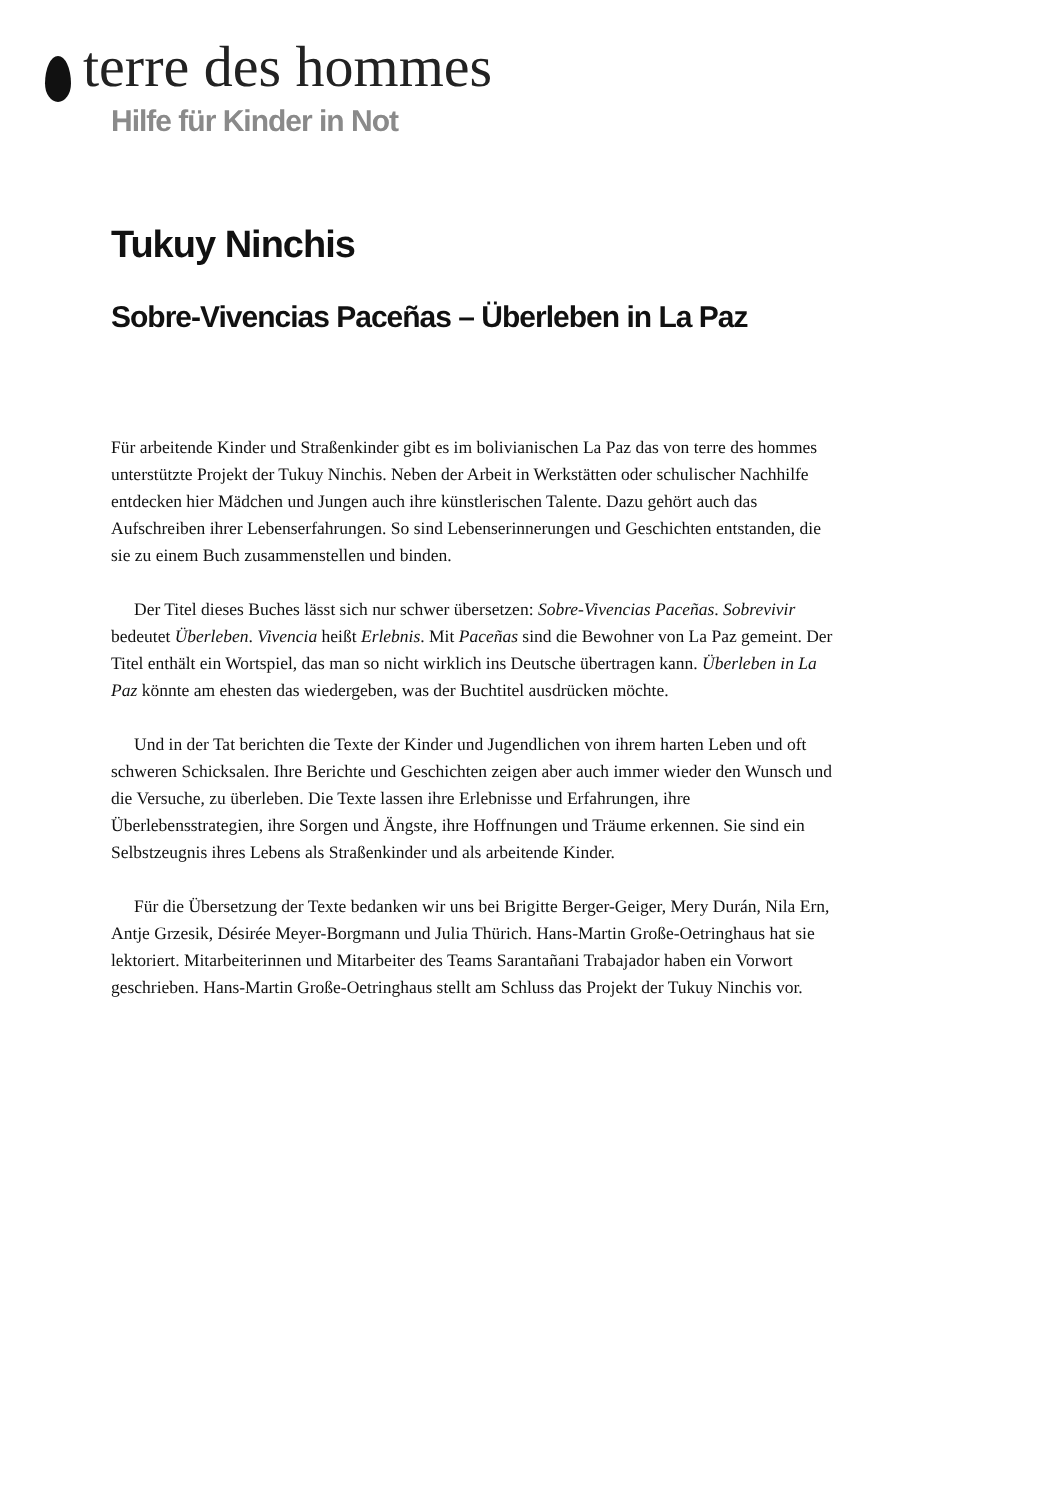terre des hommes
Hilfe für Kinder in Not
Tukuy Ninchis
Sobre-Vivencias Paceñas – Überleben in La Paz
Für arbeitende Kinder und Straßenkinder gibt es im bolivianischen La Paz das von terre des hommes unterstützte Projekt der Tukuy Ninchis. Neben der Arbeit in Werkstätten oder schulischer Nachhilfe entdecken hier Mädchen und Jungen auch ihre künstlerischen Talente. Dazu gehört auch das Aufschreiben ihrer Lebenserfahrungen. So sind Lebenserinnerungen und Geschichten entstanden, die sie zu einem Buch zusammenstellen und binden.
Der Titel dieses Buches lässt sich nur schwer übersetzen: Sobre-Vivencias Paceñas. Sobrevivir bedeutet Überleben. Vivencia heißt Erlebnis. Mit Paceñas sind die Bewohner von La Paz gemeint. Der Titel enthält ein Wortspiel, das man so nicht wirklich ins Deutsche übertragen kann. Überleben in La Paz könnte am ehesten das wiedergeben, was der Buchtitel ausdrücken möchte.
Und in der Tat berichten die Texte der Kinder und Jugendlichen von ihrem harten Leben und oft schweren Schicksalen. Ihre Berichte und Geschichten zeigen aber auch immer wieder den Wunsch und die Versuche, zu überleben. Die Texte lassen ihre Erlebnisse und Erfahrungen, ihre Überlebensstrategien, ihre Sorgen und Ängste, ihre Hoffnungen und Träume erkennen. Sie sind ein Selbstzeugnis ihres Lebens als Straßenkinder und als arbeitende Kinder.
Für die Übersetzung der Texte bedanken wir uns bei Brigitte Berger-Geiger, Mery Durán, Nila Ern, Antje Grzesik, Désirée Meyer-Borgmann und Julia Thürich. Hans-Martin Große-Oetringhaus hat sie lektoriert. Mitarbeiterinnen und Mitarbeiter des Teams Sarantañani Trabajador haben ein Vorwort geschrieben. Hans-Martin Große-Oetringhaus stellt am Schluss das Projekt der Tukuy Ninchis vor.